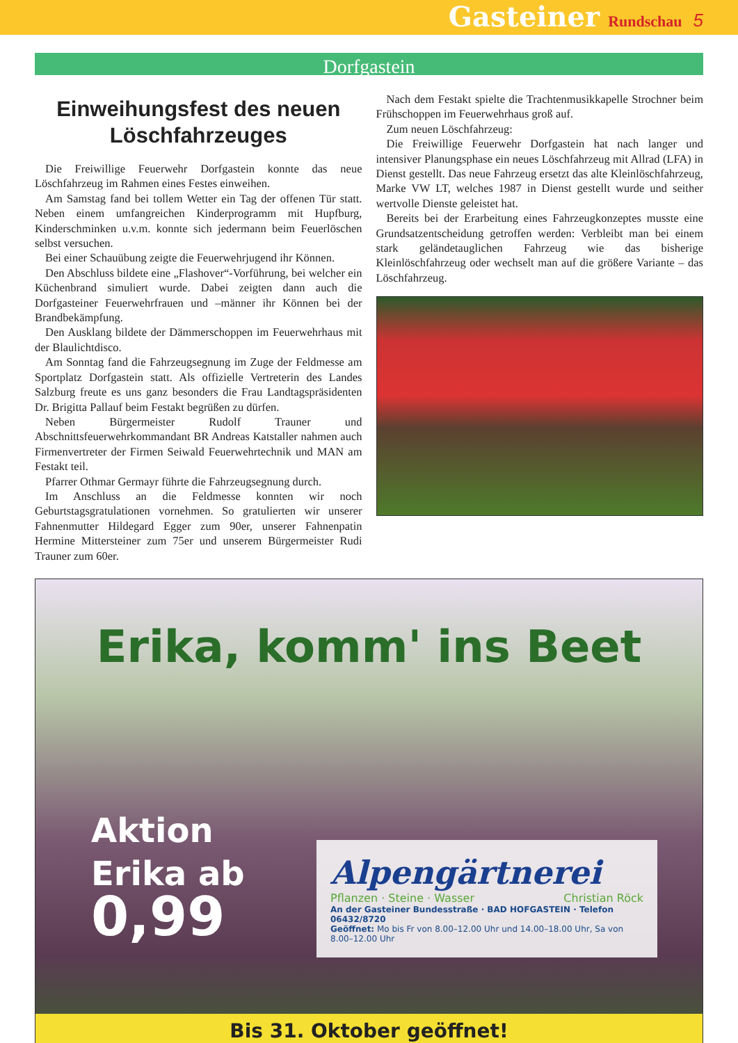Gasteiner Rundschau 5
Dorfgastein
Einweihungsfest des neuen Löschfahrzeuges
Die Freiwillige Feuerwehr Dorfgastein konnte das neue Löschfahrzeug im Rahmen eines Festes einweihen.
Am Samstag fand bei tollem Wetter ein Tag der offenen Tür statt. Neben einem umfangreichen Kinderprogramm mit Hupfburg, Kinderschminken u.v.m. konnte sich jedermann beim Feuerlöschen selbst versuchen.
Bei einer Schauübung zeigte die Feuerwehrjugend ihr Können.
Den Abschluss bildete eine „Flashover“-Vorführung, bei welcher ein Küchenbrand simuliert wurde. Dabei zeigten dann auch die Dorfgasteiner Feuerwehrfrauen und –männer ihr Können bei der Brandbekämpfung.
Den Ausklang bildete der Dämmerschoppen im Feuerwehrhaus mit der Blaulichtdisco.
Am Sonntag fand die Fahrzeugsegnung im Zuge der Feldmesse am Sportplatz Dorfgastein statt. Als offizielle Vertreterin des Landes Salzburg freute es uns ganz besonders die Frau Landtagspräsidenten Dr. Brigitta Pallauf beim Festakt begrüßen zu dürfen.
Neben Bürgermeister Rudolf Trauner und Abschnittsfeuerwehrkommandant BR Andreas Katstaller nahmen auch Firmenvertreter der Firmen Seiwald Feuerwehrtechnik und MAN am Festakt teil.
Pfarrer Othmar Germayr führte die Fahrzeugsegnung durch.
Im Anschluss an die Feldmesse konnten wir noch Geburtstagsgratulationen vornehmen. So gratulierten wir unserer Fahnenmutter Hildegard Egger zum 90er, unserer Fahnenpatin Hermine Mittersteiner zum 75er und unserem Bürgermeister Rudi Trauner zum 60er.
Nach dem Festakt spielte die Trachtenmusikkapelle Strochner beim Frühschoppen im Feuerwehrhaus groß auf.
Zum neuen Löschfahrzeug:
Die Freiwillige Feuerwehr Dorfgastein hat nach langer und intensiver Planungsphase ein neues Löschfahrzeug mit Allrad (LFA) in Dienst gestellt. Das neue Fahrzeug ersetzt das alte Kleinlöschfahrzeug, Marke VW LT, welches 1987 in Dienst gestellt wurde und seither wertvolle Dienste geleistet hat.
Bereits bei der Erarbeitung eines Fahrzeugkonzeptes musste eine Grundsatzentscheidung getroffen werden: Verbleibt man bei einem stark geländetauglichen Fahrzeug wie das bisherige Kleinlöschfahrzeug oder wechselt man auf die größere Variante – das Löschfahrzeug.
Erika, komm' ins Beet
Aktion
Erika ab
0,99
Alpengärtnerei
Pflanzen · Steine · Wasser Christian Röck
An der Gasteiner Bundesstraße · BAD HOFGASTEIN · Telefon 06432/8720
Geöffnet: Mo bis Fr von 8.00–12.00 Uhr und 14.00–18.00 Uhr, Sa von 8.00–12.00 Uhr
Bis 31. Oktober geöffnet!